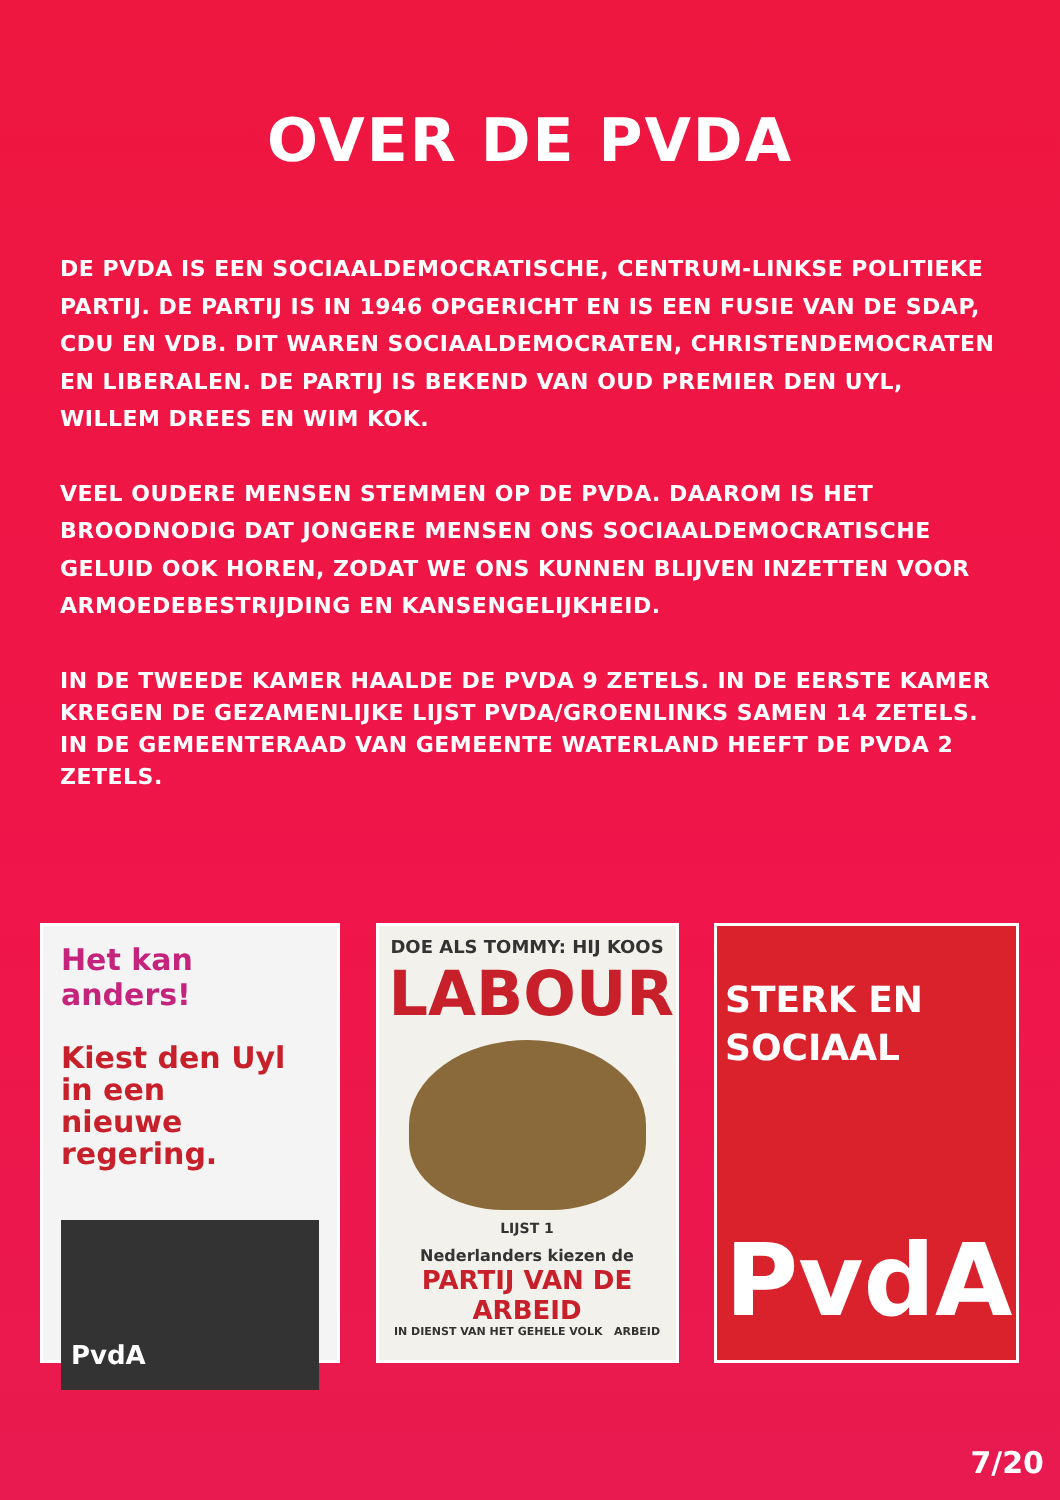OVER DE PVDA
DE PVDA IS EEN SOCIAALDEMOCRATISCHE, CENTRUM-LINKSE POLITIEKE PARTIJ. DE PARTIJ IS IN 1946 OPGERICHT EN IS EEN FUSIE VAN DE SDAP, CDU EN VDB. DIT WAREN SOCIAALDEMOCRATEN, CHRISTENDEMOCRATEN EN LIBERALEN. DE PARTIJ IS BEKEND VAN OUD PREMIER DEN UYL, WILLEM DREES EN WIM KOK.
VEEL OUDERE MENSEN STEMMEN OP DE PVDA. DAAROM IS HET BROODNODIG DAT JONGERE MENSEN ONS SOCIAALDEMOCRATISCHE GELUID OOK HOREN, ZODAT WE ONS KUNNEN BLIJVEN INZETTEN VOOR ARMOEDEBESTRIJDING EN KANSENGELIJKHEID.
IN DE TWEEDE KAMER HAALDE DE PVDA 9 ZETELS. IN DE EERSTE KAMER KREGEN DE GEZAMENLIJKE LIJST PVDA/GROENLINKS SAMEN 14 ZETELS. IN DE GEMEENTERAAD VAN GEMEENTE WATERLAND HEEFT DE PVDA 2 ZETELS.
Het kan anders!
Kiest den Uyl
in een
nieuwe regering.
PvdA
DOE ALS TOMMY: HIJ KOOS
LABOUR
LIJST 1
Nederlanders kiezen de
PARTIJ VAN DE ARBEID
IN DIENST VAN HET GEHELE VOLK ARBEID
STERK EN
SOCIAAL
PvdA
7/20